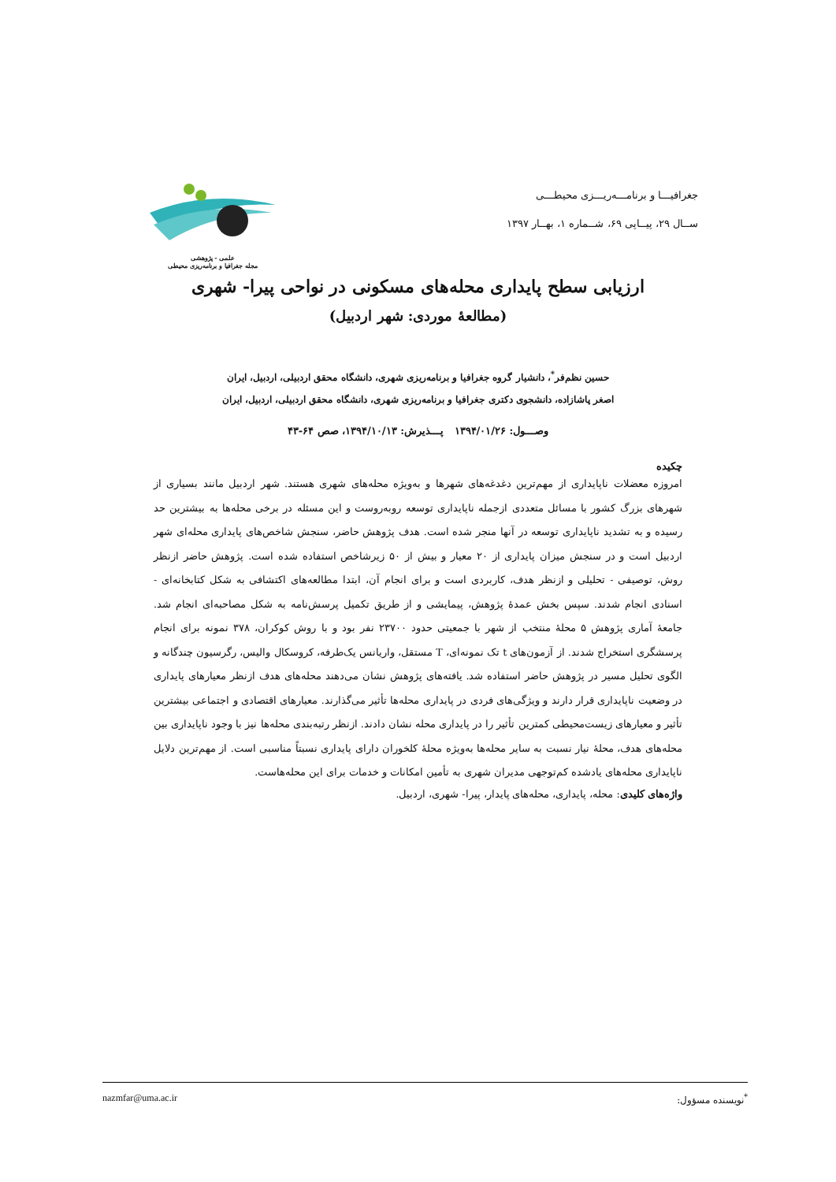جغرافیـــا و برنامـــه‌ریـــزی محیطـــی
ســال ۲۹، پیــاپی ۶۹، شــماره ۱، بهــار ۱۳۹۷
علمی - پژوهشی
مجله جغرافیا و برنامه‌ریزی محیطی
ارزیابی سطح پایداری محله‌های مسکونی در نواحی پیرا- شهری
(مطالعۀ موردی: شهر اردبیل)
حسین نظم‌فر<sup>*</sup>، دانشیار گروه جغرافیا و برنامه‌ریزی شهری، دانشگاه محقق اردبیلی، اردبیل، ایران
اصغر پاشازاده، دانشجوی دکتری جغرافیا و برنامه‌ریزی شهری، دانشگاه محقق اردبیلی، اردبیل، ایران
وصـــول: ۱۳۹۴/۰۱/۲۶ پـــذیرش: ۱۳۹۴/۱۰/۱۳، صص ۶۴-۴۳
چکیده
امروزه معضلات ناپایداری از مهم‌ترین دغدغه‌های شهرها و به‌ویژه محله‌های شهری هستند. شهر اردبیل مانند بسیاری از شهرهای بزرگ کشور با مسائل متعددی ازجمله ناپایداری توسعه روبه‌روست و این مسئله در برخی محله‌ها به بیشترین حد رسیده و به تشدید ناپایداری توسعه در آنها منجر شده است. هدف پژوهش حاضر، سنجش شاخص‌های پایداری محله‌ای شهر اردبیل است و در سنجش میزان پایداری از ۲۰ معیار و بیش از ۵۰ زیرشاخص استفاده شده است. پژوهش حاضر ازنظر روش، توصیفی - تحلیلی و ازنظر هدف، کاربردی است و برای انجام آن، ابتدا مطالعه‌های اکتشافی به شکل کتابخانه‌ای - اسنادی انجام شدند. سپس بخش عمدۀ پژوهش، پیمایشی و از طریق تکمیل پرسش‌نامه به شکل مصاحبه‌ای انجام شد. جامعۀ آماری پژوهش ۵ محلۀ منتخب از شهر با جمعیتی حدود ۲۳۷۰۰ نفر بود و با روش کوکران، ۳۷۸ نمونه برای انجام پرسشگری استخراج شدند. از آزمون‌های t تک نمونه‌ای، T مستقل، واریانس یک‌طرفه، کروسکال والیس، رگرسیون چندگانه و الگوی تحلیل مسیر در پژوهش حاضر استفاده شد. یافته‌های پژوهش نشان می‌دهند محله‌های هدف ازنظر معیارهای پایداری در وضعیت ناپایداری قرار دارند و ویژگی‌های فردی در پایداری محله‌ها تأثیر می‌گذارند. معیارهای اقتصادی و اجتماعی بیشترین تأثیر و معیارهای زیست‌محیطی کمترین تأثیر را در پایداری محله نشان دادند. ازنظر رتبه‌بندی محله‌ها نیز با وجود ناپایداری بین محله‌های هدف، محلۀ نیار نسبت به سایر محله‌ها به‌ویژه محلۀ کلخوران دارای پایداری نسبتاً مناسبی است. از مهم‌ترین دلایل ناپایداری محله‌های یادشده کم‌توجهی مدیران شهری به تأمین امکانات و خدمات برای این محله‌هاست.
واژه‌های کلیدی: محله، پایداری، محله‌های پایدار، پیرا- شهری، اردبیل.
<sup>*</sup> نویسنده مسؤول: nazmfar@uma.ac.ir